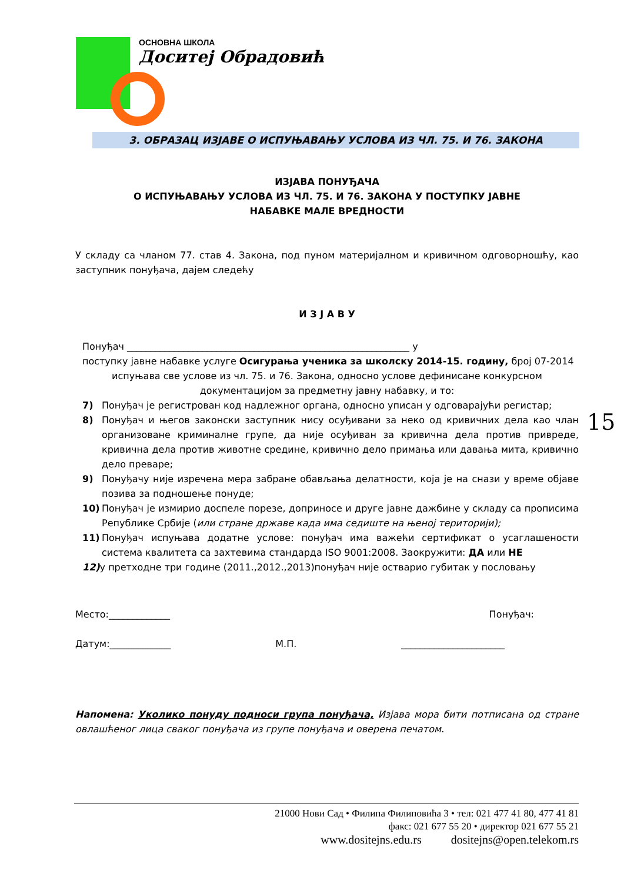ОСНОВНА ШКОЛА
Доситеј Обрадовић
3. ОБРАЗАЦ ИЗЈАВЕ О ИСПУЊАВАЊУ УСЛОВА ИЗ ЧЛ. 75. И 76. ЗАКОНА
ИЗЈАВА ПОНУЂАЧА
О ИСПУЊАВАЊУ УСЛОВА ИЗ ЧЛ. 75. И 76. ЗАКОНА У ПОСТУПКУ ЈАВНЕ
НАБАВКЕ МАЛЕ ВРЕДНОСТИ
У складу са чланом 77. став 4. Закона, под пуном материјалном и кривичном одговорношћу, као заступник понуђача, дајем следећу
И З Ј А В У
Понуђач ____________________________________________________________ у
поступку јавне набавке услуге Осигурања ученика за школску 2014-15. годину, број 07-2014
испуњава све услове из чл. 75. и 76. Закона, односно услове дефинисане конкурсном
документацијом за предметну јавну набавку, и то:
7) Понуђач је регистрован код надлежног органа, односно уписан у одговарајући регистар;
8) Понуђач и његов законски заступник нису осуђивани за неко од кривичних дела као члан организоване криминалне групе, да није осуђиван за кривична дела против привреде, кривична дела против животне средине, кривично дело примања или давања мита, кривично дело преваре;
9) Понуђачу није изречена мера забране обављања делатности, која је на снази у време објаве позива за подношење понуде;
10) Понуђач је измирио доспеле порезе, доприносе и друге јавне дажбине у складу са прописима Републике Србије (или стране државе када има седиште на њеној територији);
11) Понуђач испуњава додатне услове: понуђач има важећи сертификат о усаглашености система квалитета са захтевима стандарда ISO 9001:2008. Заокружити: ДА или НЕ
12) у претходне три године (2011.,2012.,2013)понуђач није остварио губитак у пословању
Место:_____________ Понуђач:
Датум:_____________ М.П. ______________________
Напомена: Уколико понуду подноси група понуђача, Изјава мора бити потписана од стране овлашћеног лица сваког понуђача из групе понуђача и оверена печатом.
15
21000 Нови Сад • Филипа Филиповића 3 • тел: 021 477 41 80, 477 41 81
факс: 021 677 55 20 • директор 021 677 55 21
www.dositejns.edu.rs dositejns@open.telekom.rs